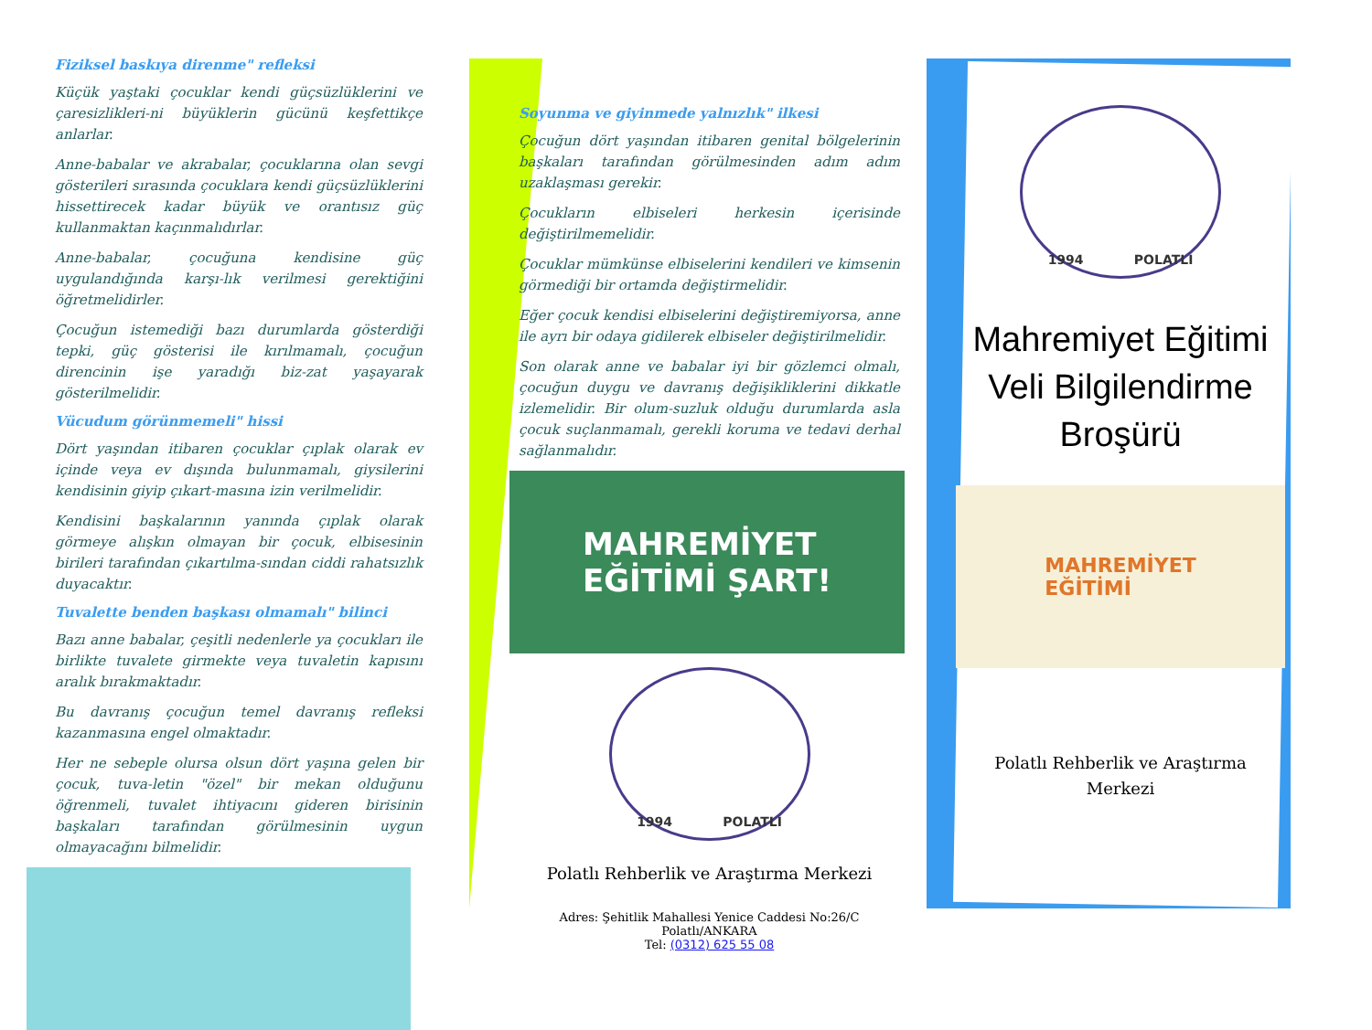Fiziksel baskıya direnme" refleksi
Küçük yaştaki çocuklar kendi güçsüzlüklerini ve çaresizlikleri-ni büyüklerin gücünü keşfettikçe anlarlar.
Anne-babalar ve akrabalar, çocuklarına olan sevgi gösterileri sırasında çocuklara kendi güçsüzlüklerini hissettirecek kadar büyük ve orantısız güç kullanmaktan kaçınmalıdırlar.
Anne-babalar, çocuğuna kendisine güç uygulandığında karşı-lık verilmesi gerektiğini öğretmelidirler.
Çocuğun istemediği bazı durumlarda gösterdiği tepki, güç gösterisi ile kırılmamalı, çocuğun direncinin işe yaradığı biz-zat yaşayarak gösterilmelidir.
Vücudum görünmemeli" hissi
Dört yaşından itibaren çocuklar çıplak olarak ev içinde veya ev dışında bulunmamalı, giysilerini kendisinin giyip çıkart-masına izin verilmelidir.
Kendisini başkalarının yanında çıplak olarak görmeye alışkın olmayan bir çocuk, elbisesinin birileri tarafından çıkartılma-sından ciddi rahatsızlık duyacaktır.
Tuvalette benden başkası olmamalı" bilinci
Bazı anne babalar, çeşitli nedenlerle ya çocukları ile birlikte tuvalete girmekte veya tuvaletin kapısını aralık bırakmaktadır.
Bu davranış çocuğun temel davranış refleksi kazanmasına engel olmaktadır.
Her ne sebeple olursa olsun dört yaşına gelen bir çocuk, tuva-letin "özel" bir mekan olduğunu öğrenmeli, tuvalet ihtiyacını gideren birisinin başkaları tarafından görülmesinin uygun olmayacağını bilmelidir.
Soyunma ve giyinmede yalnızlık" ilkesi
Çocuğun dört yaşından itibaren genital bölgelerinin başkaları tarafından görülmesinden adım adım uzaklaşması gerekir.
Çocukların elbiseleri herkesin içerisinde değiştirilmemelidir.
Çocuklar mümkünse elbiselerini kendileri ve kimsenin görmediği bir ortamda değiştirmelidir.
Eğer çocuk kendisi elbiselerini değiştiremiyorsa, anne ile ayrı bir odaya gidilerek elbiseler değiştirilmelidir.
Son olarak anne ve babalar iyi bir gözlemci olmalı, çocuğun duygu ve davranış değişikliklerini dikkatle izlemelidir. Bir olum-suzluk olduğu durumlarda asla çocuk suçlanmamalı, gerekli koruma ve tedavi derhal sağlanmalıdır.
MAHREMİYET
EĞİTİMİ ŞART!
1994 POLATLI
Polatlı Rehberlik ve Araştırma Merkezi
Adres: Şehitlik Mahallesi Yenice Caddesi No:26/C Polatlı/ANKARA
Tel: (0312) 625 55 08
1994 POLATLI
Mahremiyet Eğitimi
Veli Bilgilendirme
Broşürü
MAHREMİYET
EĞİTİMİ
Polatlı Rehberlik ve Araştırma
Merkezi